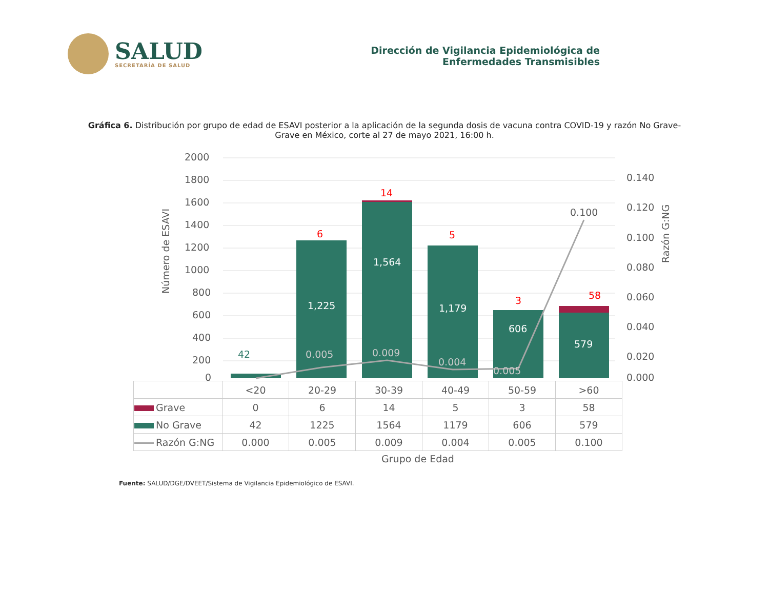SALUD
SECRETARÍA DE SALUD
Dirección de Vigilancia Epidemiológica de
Enfermedades Transmisibles
Gráfica 6. Distribución por grupo de edad de ESAVI posterior a la aplicación de la segunda dosis de vacuna contra COVID-19 y razón No Grave-Grave en México, corte al 27 de mayo 2021, 16:00 h.
2000
1800
1600
1400
1200
1000
800
600
400
200
0
1,225
1,564
1,179
606
579
42
6
14
5
3
58
0.100
0.005
0.009
0.004
0.005
0.140
0.120
0.100
0.080
0.060
0.040
0.020
0.000
Número de ESAVI
Razón G:NG
| | <20 | 20-29 | 30-39 | 40-49 | 50-59 | >60 |
| Grave | 0 | 6 | 14 | 5 | 3 | 58 |
| No Grave | 42 | 1225 | 1564 | 1179 | 606 | 579 |
| Razón G:NG | 0.000 | 0.005 | 0.009 | 0.004 | 0.005 | 0.100 |
Grupo de Edad
Fuente: SALUD/DGE/DVEET/Sistema de Vigilancia Epidemiológico de ESAVI.